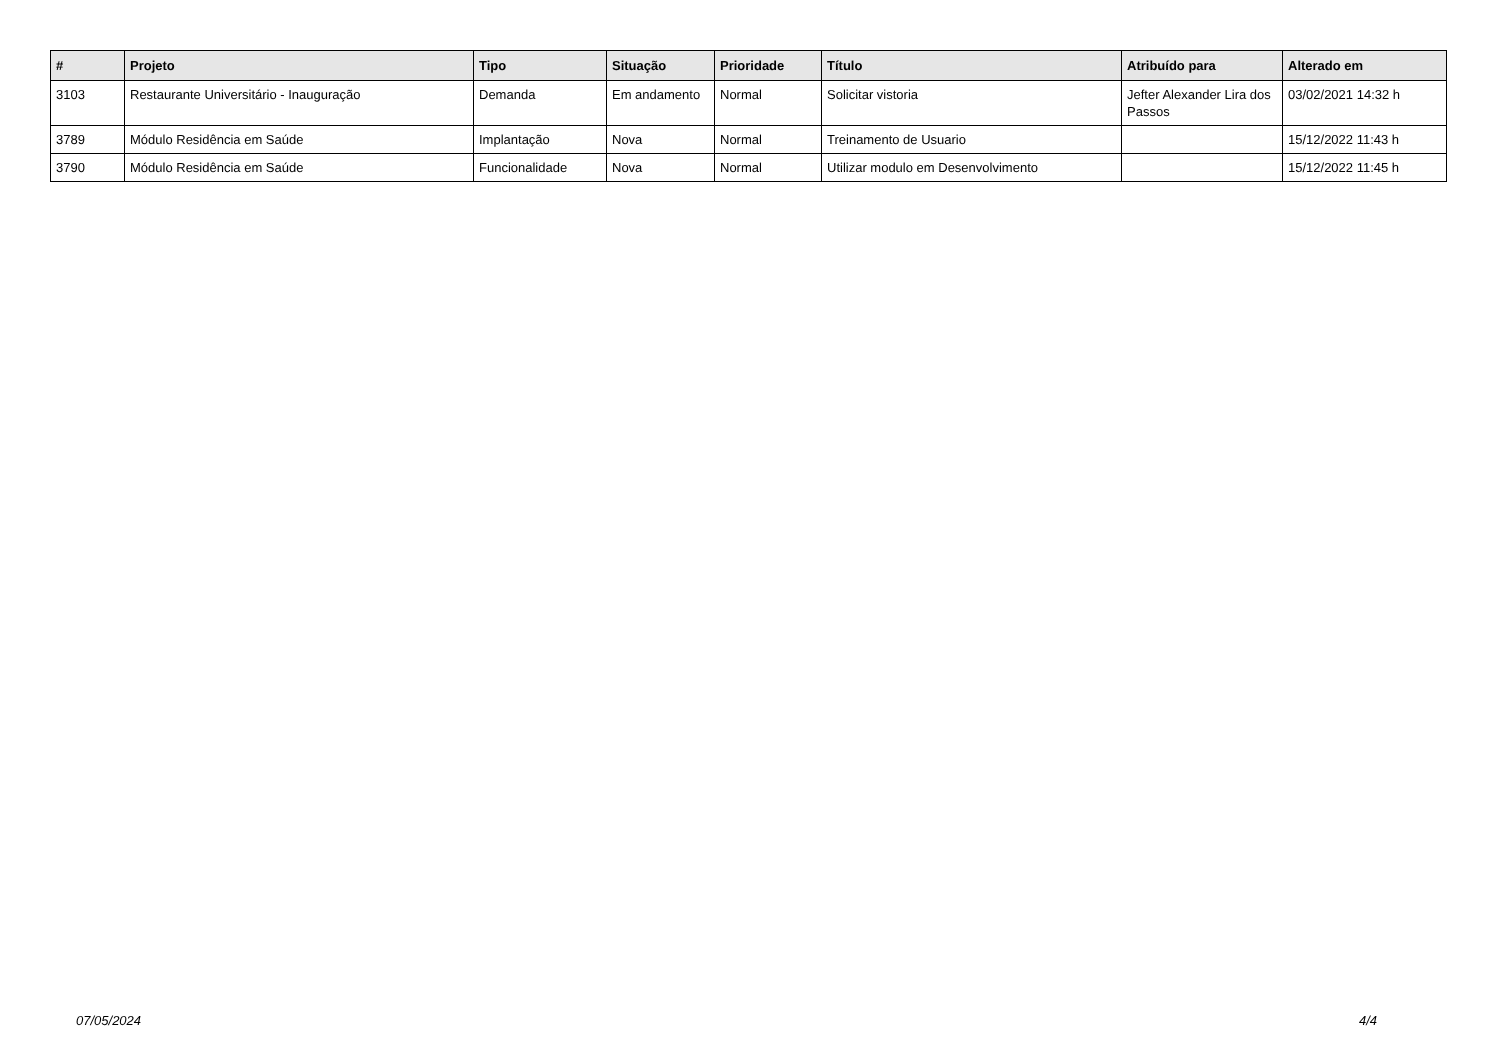| # | Projeto | Tipo | Situação | Prioridade | Título | Atribuído para | Alterado em |
| --- | --- | --- | --- | --- | --- | --- | --- |
| 3103 | Restaurante Universitário - Inauguração | Demanda | Em andamento | Normal | Solicitar vistoria | Jefter Alexander Lira dos Passos | 03/02/2021 14:32 h |
| 3789 | Módulo Residência em Saúde | Implantação | Nova | Normal | Treinamento de Usuario | | 15/12/2022 11:43 h |
| 3790 | Módulo Residência em Saúde | Funcionalidade | Nova | Normal | Utilizar modulo em Desenvolvimento | | 15/12/2022 11:45 h |
07/05/2024 4/4